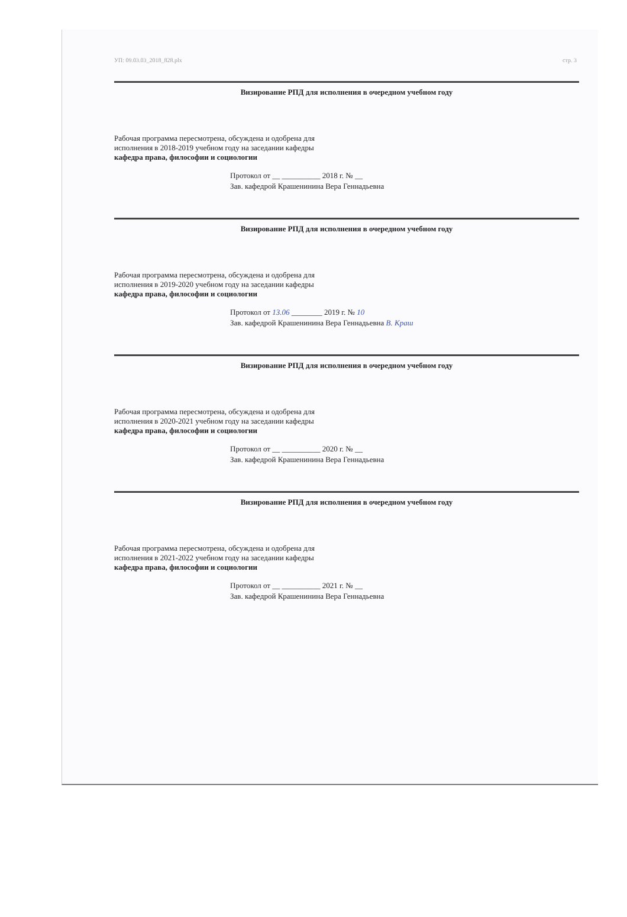УП: 09.03.03_2018_828.plx стр. 3
Визирование РПД для исполнения в очередном учебном году
Рабочая программа пересмотрена, обсуждена и одобрена для
исполнения в 2018-2019 учебном году на заседании кафедры
кафедра права, философии и социологии
Протокол от __ __________ 2018 г. № __
Зав. кафедрой Крашенинина Вера Геннадьевна
Визирование РПД для исполнения в очередном учебном году
Рабочая программа пересмотрена, обсуждена и одобрена для
исполнения в 2019-2020 учебном году на заседании кафедры
кафедра права, философии и социологии
Протокол от 13.06 ________ 2019 г. № 10
Зав. кафедрой Крашенинина Вера Геннадьевна В. Краш
Визирование РПД для исполнения в очередном учебном году
Рабочая программа пересмотрена, обсуждена и одобрена для
исполнения в 2020-2021 учебном году на заседании кафедры
кафедра права, философии и социологии
Протокол от __ __________ 2020 г. № __
Зав. кафедрой Крашенинина Вера Геннадьевна
Визирование РПД для исполнения в очередном учебном году
Рабочая программа пересмотрена, обсуждена и одобрена для
исполнения в 2021-2022 учебном году на заседании кафедры
кафедра права, философии и социологии
Протокол от __ __________ 2021 г. № __
Зав. кафедрой Крашенинина Вера Геннадьевна